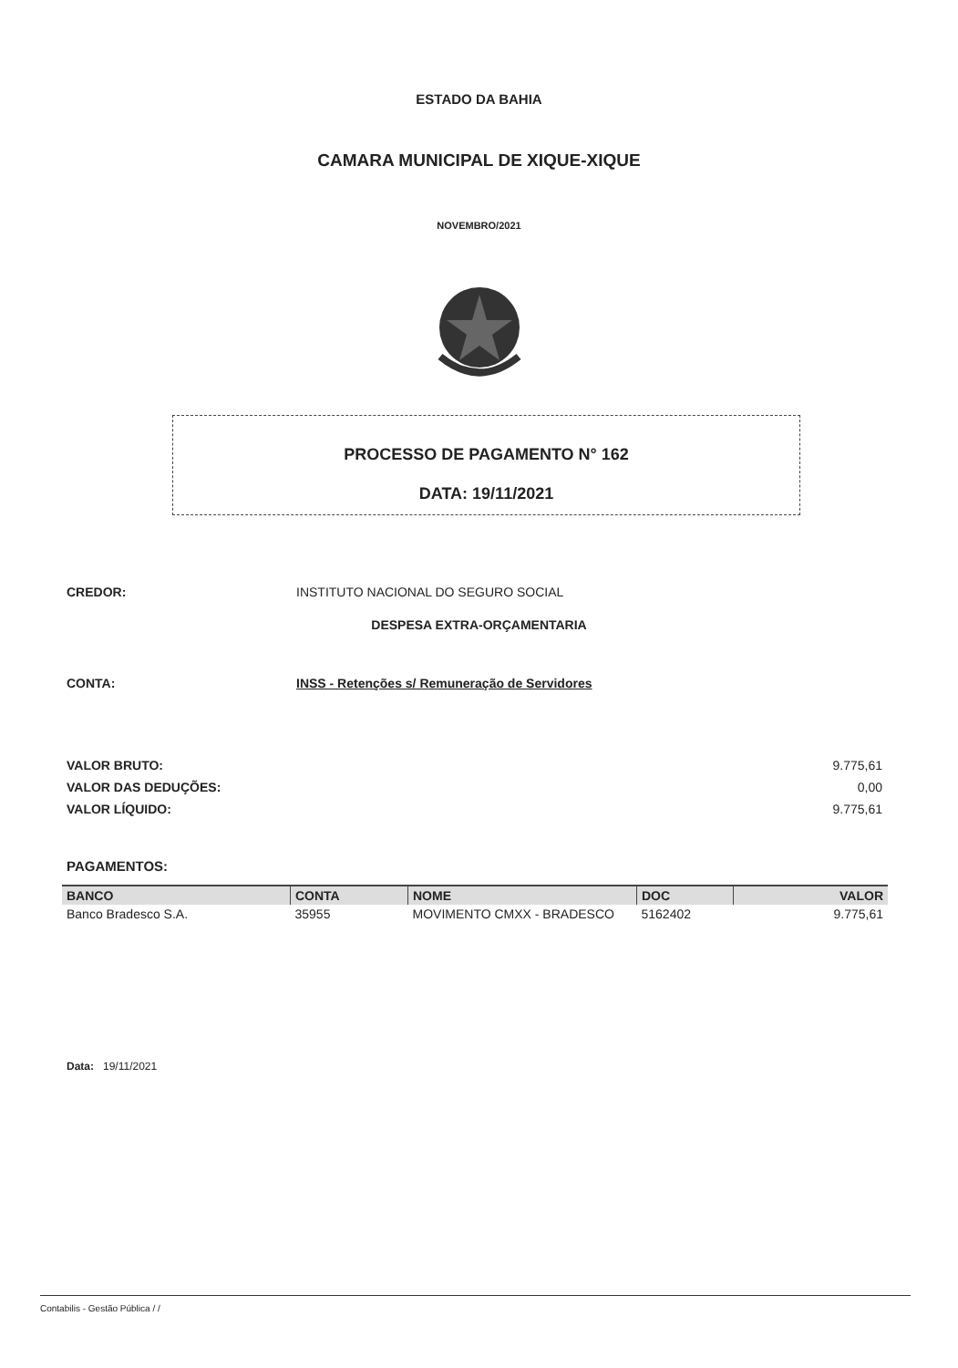ESTADO DA BAHIA
CAMARA MUNICIPAL DE XIQUE-XIQUE
NOVEMBRO/2021
PROCESSO DE PAGAMENTO N° 162
DATA: 19/11/2021
CREDOR: INSTITUTO NACIONAL DO SEGURO SOCIAL
DESPESA EXTRA-ORÇAMENTARIA
CONTA: INSS - Retenções s/ Remuneração de Servidores
VALOR BRUTO: 9.775,61
VALOR DAS DEDUÇÕES: 0,00
VALOR LÍQUIDO: 9.775,61
PAGAMENTOS:
| BANCO | CONTA | NOME | DOC | VALOR |
| --- | --- | --- | --- | --- |
| Banco Bradesco S.A. | 35955 | MOVIMENTO CMXX - BRADESCO | 5162402 | 9.775,61 |
Data: 19/11/2021
Contabilis - Gestão Pública / /